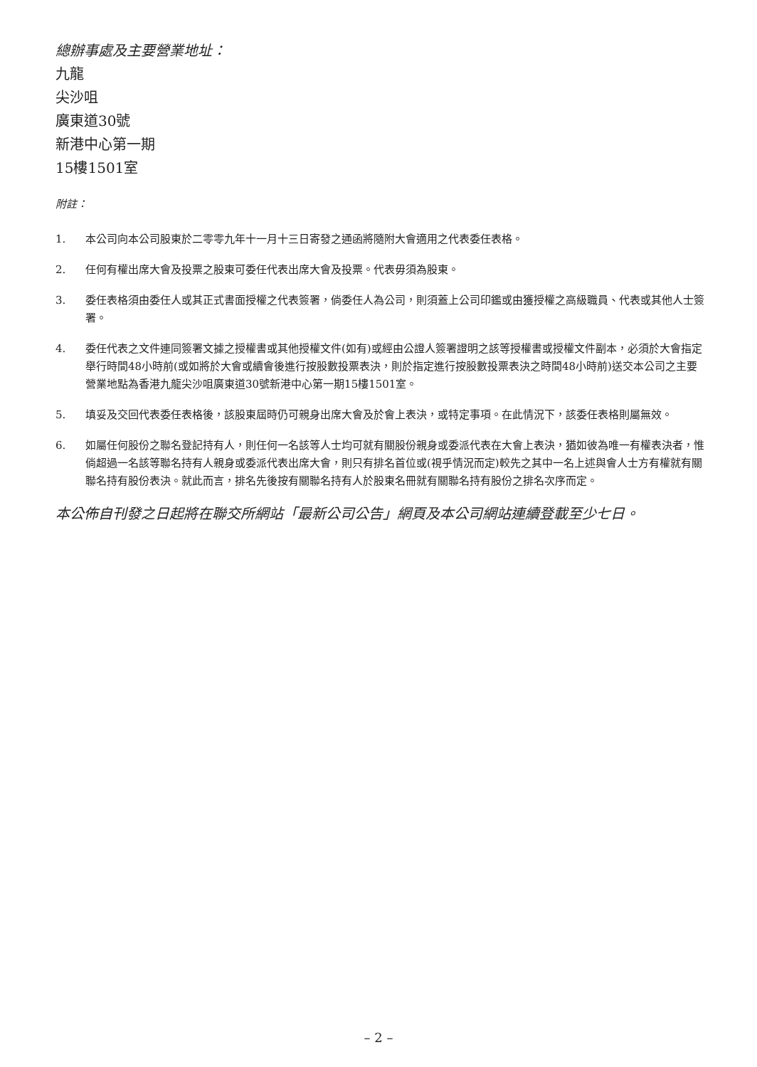總辦事處及主要營業地址：
九龍
尖沙咀
廣東道30號
新港中心第一期
15樓1501室
附註：
1. 本公司向本公司股東於二零零九年十一月十三日寄發之通函將隨附大會適用之代表委任表格。
2. 任何有權出席大會及投票之股東可委任代表出席大會及投票。代表毋須為股東。
3. 委任表格須由委任人或其正式書面授權之代表簽署，倘委任人為公司，則須蓋上公司印鑑或由獲授權之高級職員、代表或其他人士簽署。
4. 委任代表之文件連同簽署文據之授權書或其他授權文件(如有)或經由公證人簽署證明之該等授權書或授權文件副本，必須於大會指定舉行時間48小時前(或如將於大會或續會後進行按股數投票表決，則於指定進行按股數投票表決之時間48小時前)送交本公司之主要營業地點為香港九龍尖沙咀廣東道30號新港中心第一期15樓1501室。
5. 填妥及交回代表委任表格後，該股東屆時仍可親身出席大會及於會上表決，或特定事項。在此情況下，該委任表格則屬無效。
6. 如屬任何股份之聯名登記持有人，則任何一名該等人士均可就有關股份親身或委派代表在大會上表決，猶如彼為唯一有權表決者，惟倘超過一名該等聯名持有人親身或委派代表出席大會，則只有排名首位或(視乎情況而定)較先之其中一名上述與會人士方有權就有關聯名持有股份表決。就此而言，排名先後按有關聯名持有人於股東名冊就有關聯名持有股份之排名次序而定。
本公佈自刊發之日起將在聯交所網站「最新公司公告」網頁及本公司網站連續登載至少七日。
– 2 –